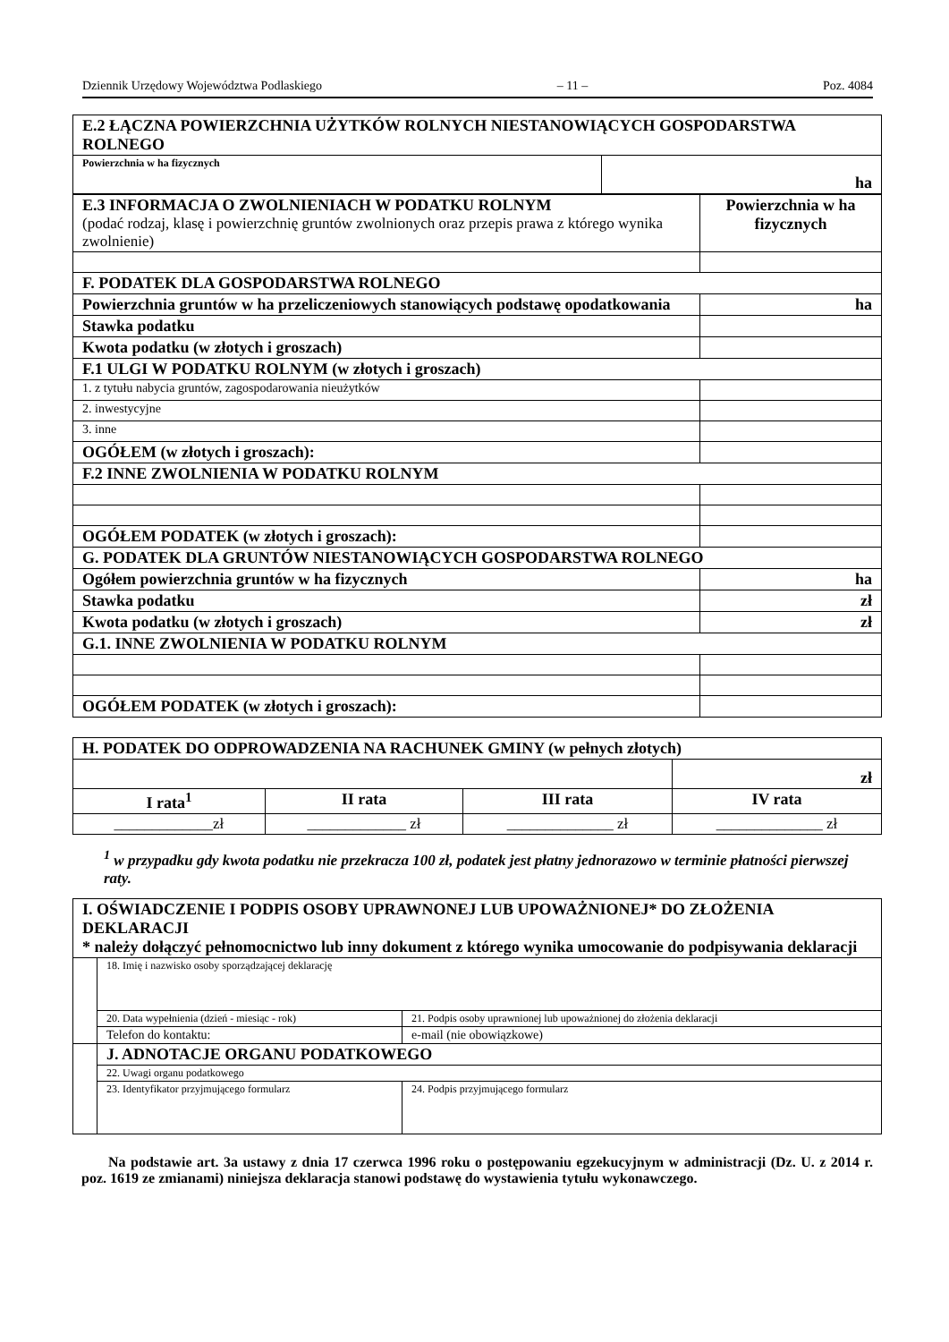Dziennik Urzędowy Województwa Podlaskiego – 11 – Poz. 4084
| E.2 ŁĄCZNA POWIERZCHNIA UŻYTKÓW ROLNYCH NIESTANOWIĄCYCH GOSPODARSTWA ROLNEGO | |
| Powierzchnia w ha fizycznych | ha |
| E.3 INFORMACJA O ZWOLNIENIACH W PODATKU ROLNYM (podać rodzaj, klasę i powierzchnię gruntów zwolnionych oraz przepis prawa z którego wynika zwolnienie) | Powierzchnia w ha fizycznych |
| F. PODATEK DLA GOSPODARSTWA ROLNEGO | |
| Powierzchnia gruntów w ha przeliczeniowych stanowiących podstawę opodatkowania | ha |
| Stawka podatku | |
| Kwota podatku (w złotych i groszach) | |
| F.1 ULGI W PODATKU ROLNYM (w złotych i groszach) | |
| 1. z tytułu nabycia gruntów, zagospodarowania nieużytków | |
| 2. inwestycyjne | |
| 3. inne | |
| OGÓŁEM (w złotych i groszach): | |
| F.2 INNE ZWOLNIENIA W PODATKU ROLNYM | |
| OGÓŁEM PODATEK (w złotych i groszach): | |
| G. PODATEK DLA GRUNTÓW NIESTANOWIĄCYCH GOSPODARSTWA ROLNEGO | |
| Ogółem powierzchnia gruntów w ha fizycznych | ha |
| Stawka podatku | zł |
| Kwota podatku (w złotych i groszach) | zł |
| G.1. INNE ZWOLNIENIA W PODATKU ROLNYM | |
| OGÓŁEM PODATEK (w złotych i groszach): | |
| H. PODATEK DO ODPROWADZENIA NA RACHUNEK GMINY (w pełnych złotych) | | | |
| | | | zł |
| I rata<sup>1</sup> | II rata | III rata | IV rata |
| _____________zł | _____________ zł | ______________ zł | ______________ zł |
<sup>1</sup> w przypadku gdy kwota podatku nie przekracza 100 zł, podatek jest płatny jednorazowo w terminie płatności pierwszej raty.
| I. OŚWIADCZENIE I PODPIS OSOBY UPRAWNONEJ LUB UPOWAŻNIONEJ* DO ZŁOŻENIA DEKLARACJI * należy dołączyć pełnomocnictwo lub inny dokument z którego wynika umocowanie do podpisywania deklaracji | | |
| | 18. Imię i nazwisko osoby sporządzającej deklarację | |
| | 20. Data wypełnienia (dzień - miesiąc - rok) | 21. Podpis osoby uprawnionej lub upoważnionej do złożenia deklaracji |
| | Telefon do kontaktu: | e-mail (nie obowiązkowe) |
| | J. ADNOTACJE ORGANU PODATKOWEGO | |
| | 22. Uwagi organu podatkowego | |
| | 23. Identyfikator przyjmującego formularz | 24. Podpis przyjmującego formularz |
Na podstawie art. 3a ustawy z dnia 17 czerwca 1996 roku o postępowaniu egzekucyjnym w administracji (Dz. U. z 2014 r. poz. 1619 ze zmianami) niniejsza deklaracja stanowi podstawę do wystawienia tytułu wykonawczego.